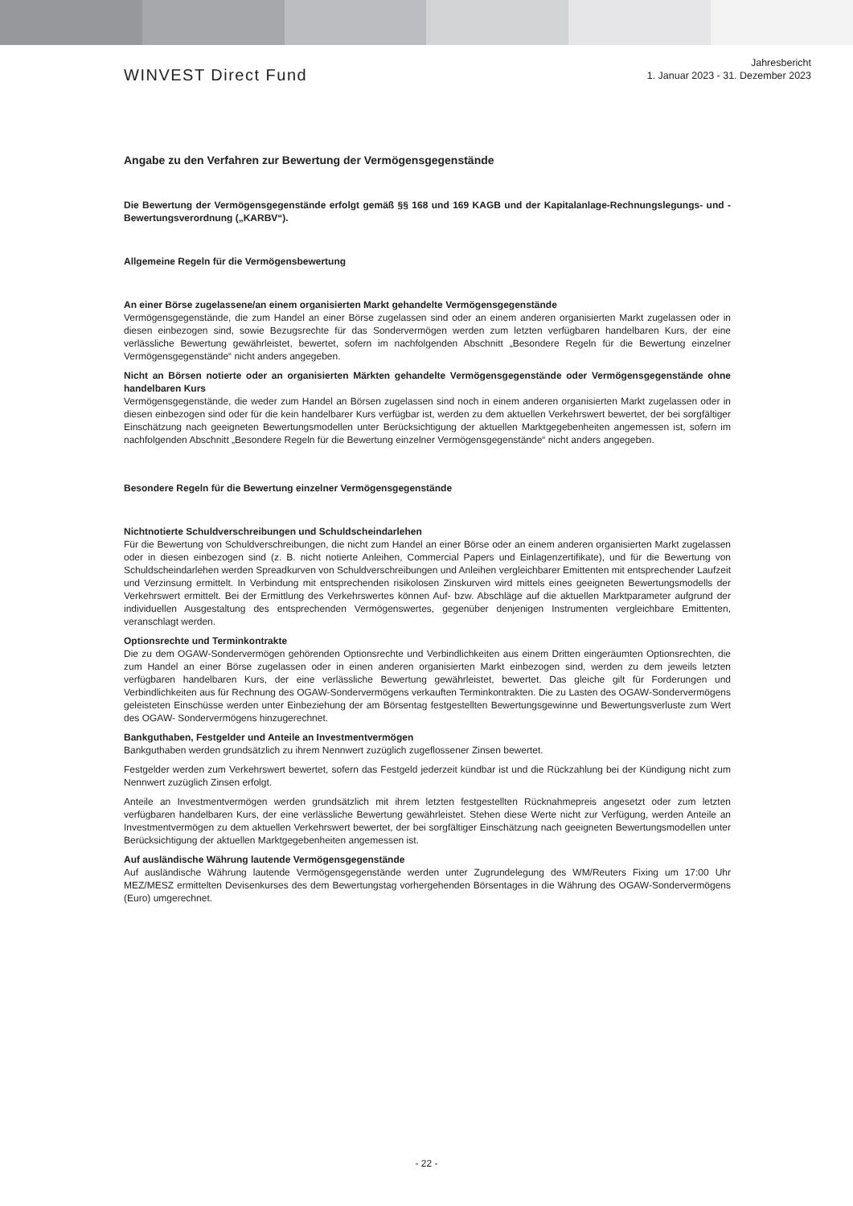WINVEST Direct Fund
Jahresbericht
1. Januar 2023 - 31. Dezember 2023
Angabe zu den Verfahren zur Bewertung der Vermögensgegenstände
Die Bewertung der Vermögensgegenstände erfolgt gemäß §§ 168 und 169 KAGB und der Kapitalanlage-Rechnungslegungs- und -Bewertungsverordnung („KARBV“).
Allgemeine Regeln für die Vermögensbewertung
An einer Börse zugelassene/an einem organisierten Markt gehandelte Vermögensgegenstände
Vermögensgegenstände, die zum Handel an einer Börse zugelassen sind oder an einem anderen organisierten Markt zugelassen oder in diesen einbezogen sind, sowie Bezugsrechte für das Sondervermögen werden zum letzten verfügbaren handelbaren Kurs, der eine verlässliche Bewertung gewährleistet, bewertet, sofern im nachfolgenden Abschnitt „Besondere Regeln für die Bewertung einzelner Vermögensgegenstände“ nicht anders angegeben.
Nicht an Börsen notierte oder an organisierten Märkten gehandelte Vermögensgegenstände oder Vermögensgegenstände ohne handelbaren Kurs
Vermögensgegenstände, die weder zum Handel an Börsen zugelassen sind noch in einem anderen organisierten Markt zugelassen oder in diesen einbezogen sind oder für die kein handelbarer Kurs verfügbar ist, werden zu dem aktuellen Verkehrswert bewertet, der bei sorgfältiger Einschätzung nach geeigneten Bewertungsmodellen unter Berücksichtigung der aktuellen Marktgegebenheiten angemessen ist, sofern im nachfolgenden Abschnitt „Besondere Regeln für die Bewertung einzelner Vermögensgegenstände“ nicht anders angegeben.
Besondere Regeln für die Bewertung einzelner Vermögensgegenstände
Nichtnotierte Schuldverschreibungen und Schuldscheindarlehen
Für die Bewertung von Schuldverschreibungen, die nicht zum Handel an einer Börse oder an einem anderen organisierten Markt zugelassen oder in diesen einbezogen sind (z. B. nicht notierte Anleihen, Commercial Papers und Einlagenzertifikate), und für die Bewertung von Schuldscheindarlehen werden Spreadkurven von Schuldverschreibungen und Anleihen vergleichbarer Emittenten mit entsprechender Laufzeit und Verzinsung ermittelt. In Verbindung mit entsprechenden risikolosen Zinskurven wird mittels eines geeigneten Bewertungsmodells der Verkehrswert ermittelt. Bei der Ermittlung des Verkehrswertes können Auf- bzw. Abschläge auf die aktuellen Marktparameter aufgrund der individuellen Ausgestaltung des entsprechenden Vermögenswertes, gegenüber denjenigen Instrumenten vergleichbare Emittenten, veranschlagt werden.
Optionsrechte und Terminkontrakte
Die zu dem OGAW-Sondervermögen gehörenden Optionsrechte und Verbindlichkeiten aus einem Dritten eingeräumten Optionsrechten, die zum Handel an einer Börse zugelassen oder in einen anderen organisierten Markt einbezogen sind, werden zu dem jeweils letzten verfügbaren handelbaren Kurs, der eine verlässliche Bewertung gewährleistet, bewertet. Das gleiche gilt für Forderungen und Verbindlichkeiten aus für Rechnung des OGAW-Sondervermögens verkauften Terminkontrakten. Die zu Lasten des OGAW-Sondervermögens geleisteten Einschüsse werden unter Einbeziehung der am Börsentag festgestellten Bewertungsgewinne und Bewertungsverluste zum Wert des OGAW- Sondervermögens hinzugerechnet.
Bankguthaben, Festgelder und Anteile an Investmentvermögen
Bankguthaben werden grundsätzlich zu ihrem Nennwert zuzüglich zugeflossener Zinsen bewertet.
Festgelder werden zum Verkehrswert bewertet, sofern das Festgeld jederzeit kündbar ist und die Rückzahlung bei der Kündigung nicht zum Nennwert zuzüglich Zinsen erfolgt.
Anteile an Investmentvermögen werden grundsätzlich mit ihrem letzten festgestellten Rücknahmepreis angesetzt oder zum letzten verfügbaren handelbaren Kurs, der eine verlässliche Bewertung gewährleistet. Stehen diese Werte nicht zur Verfügung, werden Anteile an Investmentvermögen zu dem aktuellen Verkehrswert bewertet, der bei sorgfältiger Einschätzung nach geeigneten Bewertungsmodellen unter Berücksichtigung der aktuellen Marktgegebenheiten angemessen ist.
Auf ausländische Währung lautende Vermögensgegenstände
Auf ausländische Währung lautende Vermögensgegenstände werden unter Zugrundelegung des WM/Reuters Fixing um 17:00 Uhr MEZ/MESZ ermittelten Devisenkurses des dem Bewertungstag vorhergehenden Börsentages in die Währung des OGAW-Sondervermögens (Euro) umgerechnet.
- 22 -